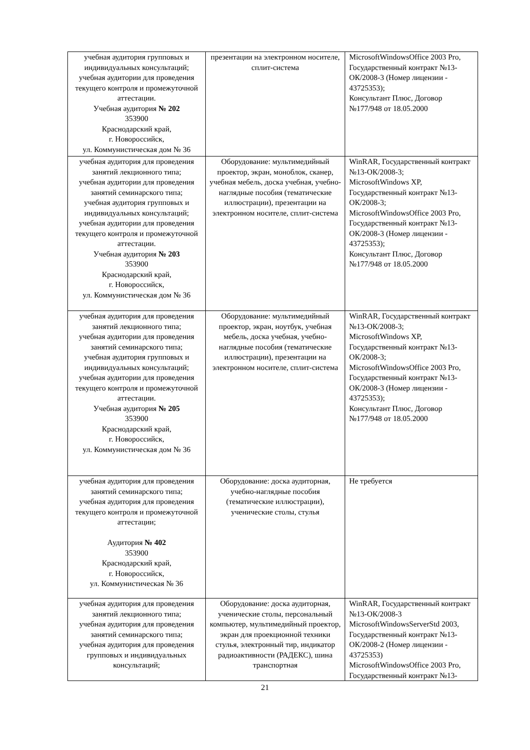| учебная аудитория групповых и индивидуальных консультаций; учебная аудитории для проведения текущего контроля и промежуточной аттестации. Учебная аудитория № 202 353900 Краснодарский край, г. Новороссийск, ул. Коммунистическая дом № 36 | презентации на электронном носителе, сплит-система | MicrosoftWindowsOffice 2003 Pro, Государственный контракт №13-ОК/2008-3 (Номер лицензии - 43725353); Консультант Плюс, Договор №177/948 от 18.05.2000 |
| учебная аудитория для проведения занятий лекционного типа; учебная аудитории для проведения занятий семинарского типа; учебная аудитория групповых и индивидуальных консультаций; учебная аудитории для проведения текущего контроля и промежуточной аттестации. Учебная аудитория № 203 353900 Краснодарский край, г. Новороссийск, ул. Коммунистическая дом № 36 | Оборудование: мультимедийный проектор, экран, моноблок, сканер, учебная мебель, доска учебная, учебно-наглядные пособия (тематические иллюстрации), презентации на электронном носителе, сплит-система | WinRAR, Государственный контракт №13-ОК/2008-3; MicrosoftWindows XP, Государственный контракт №13-ОК/2008-3; MicrosoftWindowsOffice 2003 Pro, Государственный контракт №13-ОК/2008-3 (Номер лицензии - 43725353); Консультант Плюс, Договор №177/948 от 18.05.2000 |
| учебная аудитория для проведения занятий лекционного типа; учебная аудитории для проведения занятий семинарского типа; учебная аудитория групповых и индивидуальных консультаций; учебная аудитории для проведения текущего контроля и промежуточной аттестации. Учебная аудитория № 205 353900 Краснодарский край, г. Новороссийск, ул. Коммунистическая дом № 36 | Оборудование: мультимедийный проектор, экран, ноутбук, учебная мебель, доска учебная, учебно-наглядные пособия (тематические иллюстрации), презентации на электронном носителе, сплит-система | WinRAR, Государственный контракт №13-ОК/2008-3; MicrosoftWindows XP, Государственный контракт №13-ОК/2008-3; MicrosoftWindowsOffice 2003 Pro, Государственный контракт №13-ОК/2008-3 (Номер лицензии - 43725353); Консультант Плюс, Договор №177/948 от 18.05.2000 |
| учебная аудитория для проведения занятий семинарского типа; учебная аудитория для проведения текущего контроля и промежуточной аттестации; Аудитория № 402 353900 Краснодарский край, г. Новороссийск, ул. Коммунистическая № 36 | Оборудование: доска аудиторная, учебно-наглядные пособия (тематические иллюстрации), ученические столы, стулья | Не требуется |
| учебная аудитория для проведения занятий лекционного типа; учебная аудитория для проведения занятий семинарского типа; учебная аудитория для проведения групповых и индивидуальных консультаций; | Оборудование: доска аудиторная, ученические столы, персональный компьютер, мультимедийный проектор, экран для проекционной техники стулья, электронный тир, индикатор радиоактивности (РАДЕКС), шина транспортная | WinRAR, Государственный контракт №13-ОК/2008-3 MicrosoftWindowsServerStd 2003, Государственный контракт №13-ОК/2008-2 (Номер лицензии - 43725353) MicrosoftWindowsOffice 2003 Pro, Государственный контракт №13- |
21